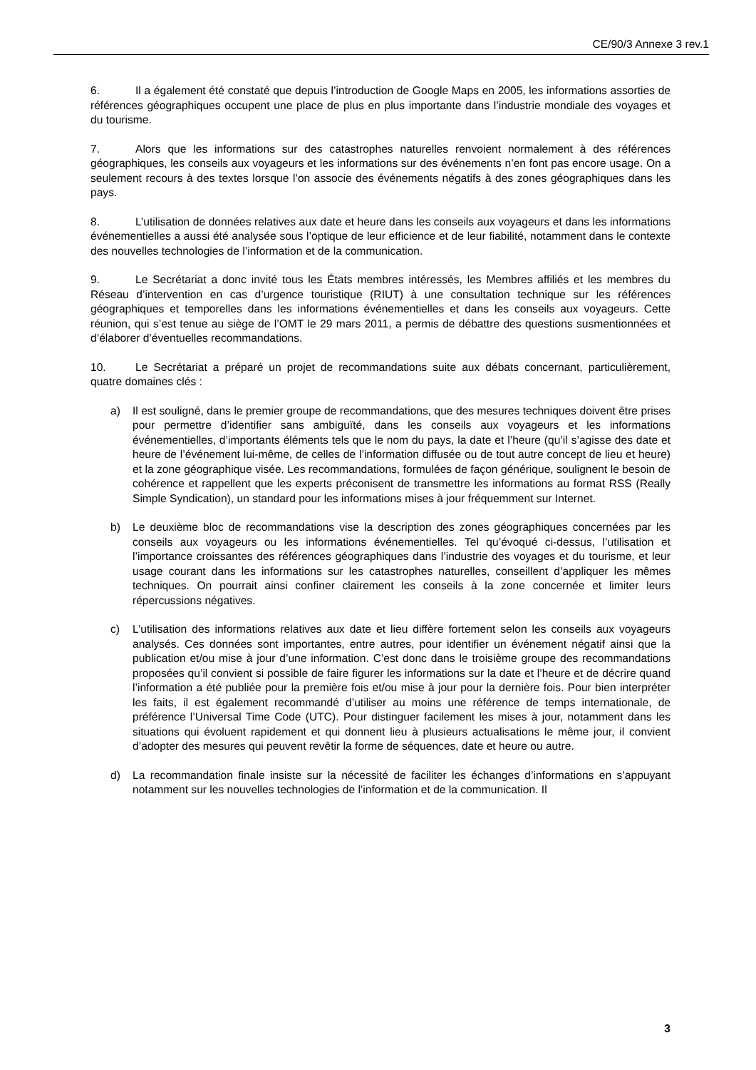CE/90/3 Annexe 3 rev.1
6. Il a également été constaté que depuis l’introduction de Google Maps en 2005, les informations assorties de références géographiques occupent une place de plus en plus importante dans l’industrie mondiale des voyages et du tourisme.
7. Alors que les informations sur des catastrophes naturelles renvoient normalement à des références géographiques, les conseils aux voyageurs et les informations sur des événements n’en font pas encore usage. On a seulement recours à des textes lorsque l’on associe des événements négatifs à des zones géographiques dans les pays.
8. L’utilisation de données relatives aux date et heure dans les conseils aux voyageurs et dans les informations événementielles a aussi été analysée sous l’optique de leur efficience et de leur fiabilité, notamment dans le contexte des nouvelles technologies de l’information et de la communication.
9. Le Secrétariat a donc invité tous les États membres intéressés, les Membres affiliés et les membres du Réseau d’intervention en cas d’urgence touristique (RIUT) à une consultation technique sur les références géographiques et temporelles dans les informations événementielles et dans les conseils aux voyageurs. Cette réunion, qui s’est tenue au siège de l’OMT le 29 mars 2011, a permis de débattre des questions susmentionnées et d’élaborer d’éventuelles recommandations.
10. Le Secrétariat a préparé un projet de recommandations suite aux débats concernant, particulièrement, quatre domaines clés :
a) Il est souligné, dans le premier groupe de recommandations, que des mesures techniques doivent être prises pour permettre d’identifier sans ambiguïté, dans les conseils aux voyageurs et les informations événementielles, d’importants éléments tels que le nom du pays, la date et l’heure (qu’il s’agisse des date et heure de l’événement lui-même, de celles de l’information diffusée ou de tout autre concept de lieu et heure) et la zone géographique visée. Les recommandations, formulées de façon générique, soulignent le besoin de cohérence et rappellent que les experts préconisent de transmettre les informations au format RSS (Really Simple Syndication), un standard pour les informations mises à jour fréquemment sur Internet.
b) Le deuxième bloc de recommandations vise la description des zones géographiques concernées par les conseils aux voyageurs ou les informations événementielles. Tel qu’évoqué ci-dessus, l’utilisation et l’importance croissantes des références géographiques dans l’industrie des voyages et du tourisme, et leur usage courant dans les informations sur les catastrophes naturelles, conseillent d’appliquer les mêmes techniques. On pourrait ainsi confiner clairement les conseils à la zone concernée et limiter leurs répercussions négatives.
c) L’utilisation des informations relatives aux date et lieu diffère fortement selon les conseils aux voyageurs analysés. Ces données sont importantes, entre autres, pour identifier un événement négatif ainsi que la publication et/ou mise à jour d’une information. C’est donc dans le troisième groupe des recommandations proposées qu’il convient si possible de faire figurer les informations sur la date et l’heure et de décrire quand l’information a été publiée pour la première fois et/ou mise à jour pour la dernière fois. Pour bien interpréter les faits, il est également recommandé d’utiliser au moins une référence de temps internationale, de préférence l’Universal Time Code (UTC). Pour distinguer facilement les mises à jour, notamment dans les situations qui évoluent rapidement et qui donnent lieu à plusieurs actualisations le même jour, il convient d’adopter des mesures qui peuvent revêtir la forme de séquences, date et heure ou autre.
d) La recommandation finale insiste sur la nécessité de faciliter les échanges d’informations en s’appuyant notamment sur les nouvelles technologies de l’information et de la communication. Il
3